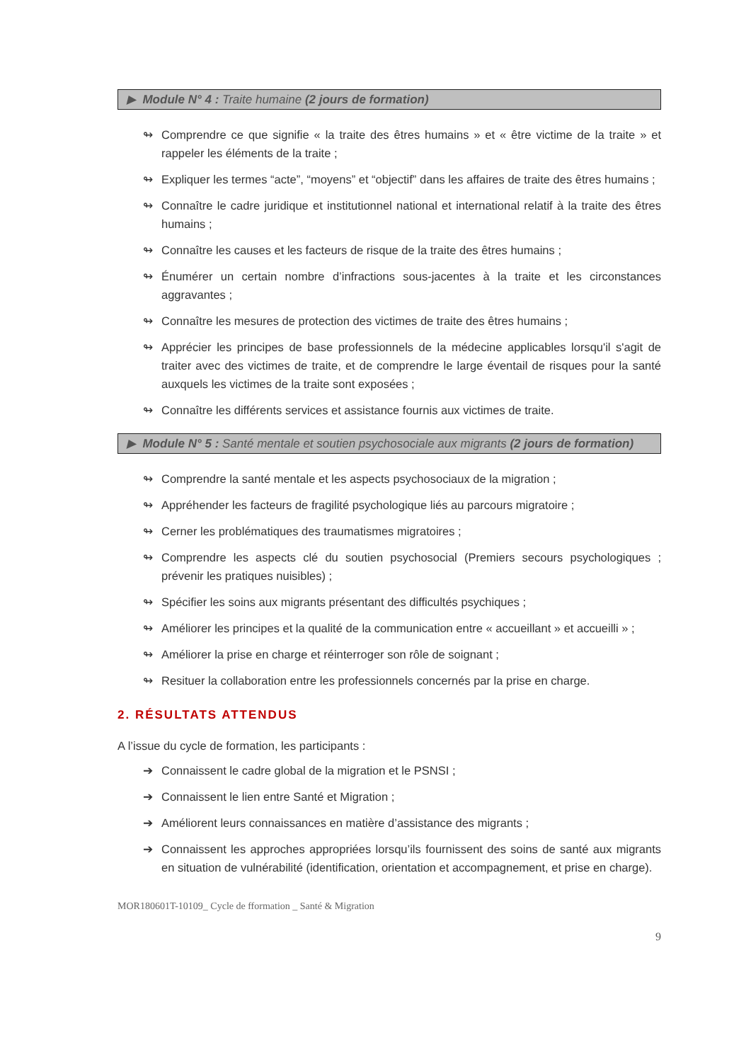▶ Module N° 4 : Traite humaine (2 jours de formation)
↬ Comprendre ce que signifie « la traite des êtres humains » et « être victime de la traite » et rappeler les éléments de la traite ;
↬ Expliquer les termes “acte”, “moyens” et “objectif” dans les affaires de traite des êtres humains ;
↬ Connaître le cadre juridique et institutionnel national et international relatif à la traite des êtres humains ;
↬ Connaître les causes et les facteurs de risque de la traite des êtres humains ;
↬ Énumérer un certain nombre d’infractions sous-jacentes à la traite et les circonstances aggravantes ;
↬ Connaître les mesures de protection des victimes de traite des êtres humains ;
↬ Apprécier les principes de base professionnels de la médecine applicables lorsqu'il s'agit de traiter avec des victimes de traite, et de comprendre le large éventail de risques pour la santé auxquels les victimes de la traite sont exposées ;
↬ Connaître les différents services et assistance fournis aux victimes de traite.
▶ Module N° 5 : Santé mentale et soutien psychosociale aux migrants (2 jours de formation)
↬ Comprendre la santé mentale et les aspects psychosociaux de la migration ;
↬ Appréhender les facteurs de fragilité psychologique liés au parcours migratoire ;
↬ Cerner les problématiques des traumatismes migratoires ;
↬ Comprendre les aspects clé du soutien psychosocial (Premiers secours psychologiques ; prévenir les pratiques nuisibles) ;
↬ Spécifier les soins aux migrants présentant des difficultés psychiques ;
↬ Améliorer les principes et la qualité de la communication entre « accueillant » et accueilli » ;
↬ Améliorer la prise en charge et réinterroger son rôle de soignant ;
↬ Resituer la collaboration entre les professionnels concernés par la prise en charge.
2. RÉSULTATS ATTENDUS
A l’issue du cycle de formation, les participants :
➔ Connaissent le cadre global de la migration et le PSNSI ;
➔ Connaissent le lien entre Santé et Migration ;
➔ Améliorent leurs connaissances en matière d’assistance des migrants ;
➔ Connaissent les approches appropriées lorsqu’ils fournissent des soins de santé aux migrants en situation de vulnérabilité (identification, orientation et accompagnement, et prise en charge).
MOR180601T-10109_ Cycle de fformation _ Santé & Migration
9